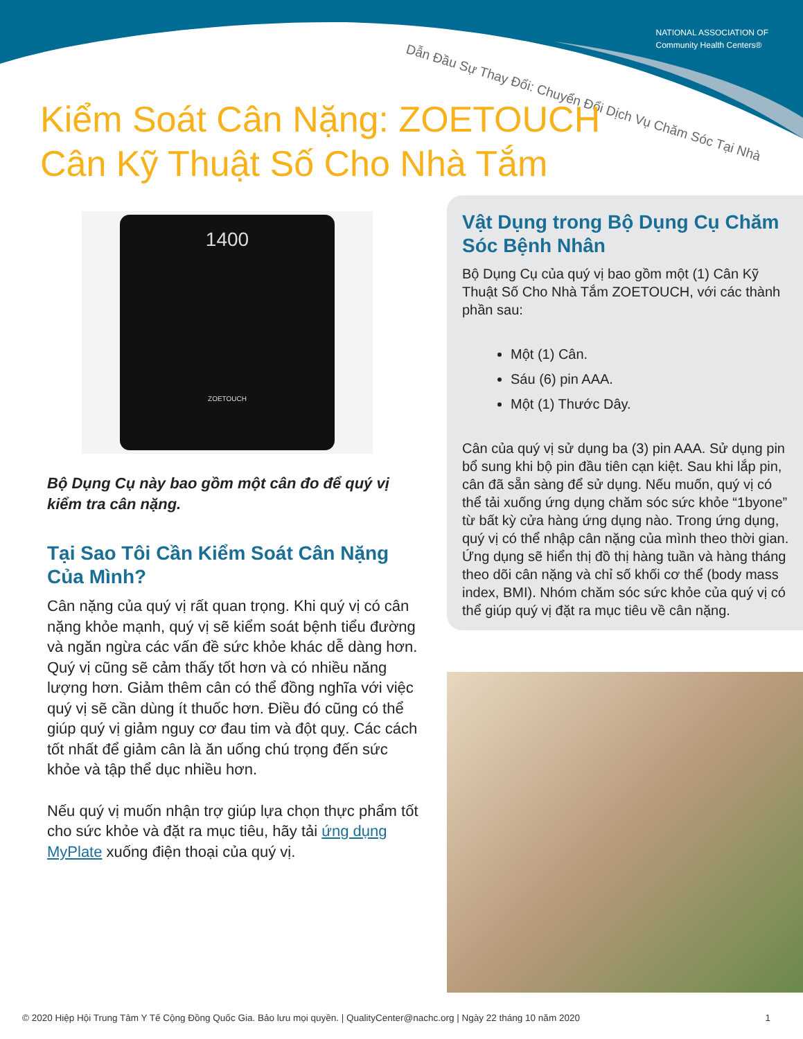NATIONAL ASSOCIATION OF
Community Health Centers®
Dẫn Đầu Sự Thay Đổi: Chuyển Đổi Dịch Vụ Chăm Sóc Tại Nhà
Kiểm Soát Cân Nặng: ZOETOUCH
Cân Kỹ Thuật Số Cho Nhà Tắm
1400
ZOETOUCH
Bộ Dụng Cụ này bao gồm một cân đo để quý vị kiểm tra cân nặng.
Tại Sao Tôi Cần Kiểm Soát Cân Nặng Của Mình?
Cân nặng của quý vị rất quan trọng. Khi quý vị có cân nặng khỏe mạnh, quý vị sẽ kiểm soát bệnh tiểu đường và ngăn ngừa các vấn đề sức khỏe khác dễ dàng hơn. Quý vị cũng sẽ cảm thấy tốt hơn và có nhiều năng lượng hơn. Giảm thêm cân có thể đồng nghĩa với việc quý vị sẽ cần dùng ít thuốc hơn. Điều đó cũng có thể giúp quý vị giảm nguy cơ đau tim và đột quỵ. Các cách tốt nhất để giảm cân là ăn uống chú trọng đến sức khỏe và tập thể dục nhiều hơn.
Nếu quý vị muốn nhận trợ giúp lựa chọn thực phẩm tốt cho sức khỏe và đặt ra mục tiêu, hãy tải ứng dụng MyPlate xuống điện thoại của quý vị.
Vật Dụng trong Bộ Dụng Cụ Chăm Sóc Bệnh Nhân
Bộ Dụng Cụ của quý vị bao gồm một (1) Cân Kỹ Thuật Số Cho Nhà Tắm ZOETOUCH, với các thành phần sau:
Một (1) Cân.
Sáu (6) pin AAA.
Một (1) Thước Dây.
Cân của quý vị sử dụng ba (3) pin AAA. Sử dụng pin bổ sung khi bộ pin đầu tiên cạn kiệt. Sau khi lắp pin, cân đã sẵn sàng để sử dụng. Nếu muốn, quý vị có thể tải xuống ứng dụng chăm sóc sức khỏe “1byone” từ bất kỳ cửa hàng ứng dụng nào. Trong ứng dụng, quý vị có thể nhập cân nặng của mình theo thời gian. Ứng dụng sẽ hiển thị đồ thị hàng tuần và hàng tháng theo dõi cân nặng và chỉ số khối cơ thể (body mass index, BMI). Nhóm chăm sóc sức khỏe của quý vị có thể giúp quý vị đặt ra mục tiêu về cân nặng.
© 2020 Hiệp Hội Trung Tâm Y Tế Cộng Đồng Quốc Gia. Bảo lưu mọi quyền. | QualityCenter@nachc.org | Ngày 22 tháng 10 năm 2020 1